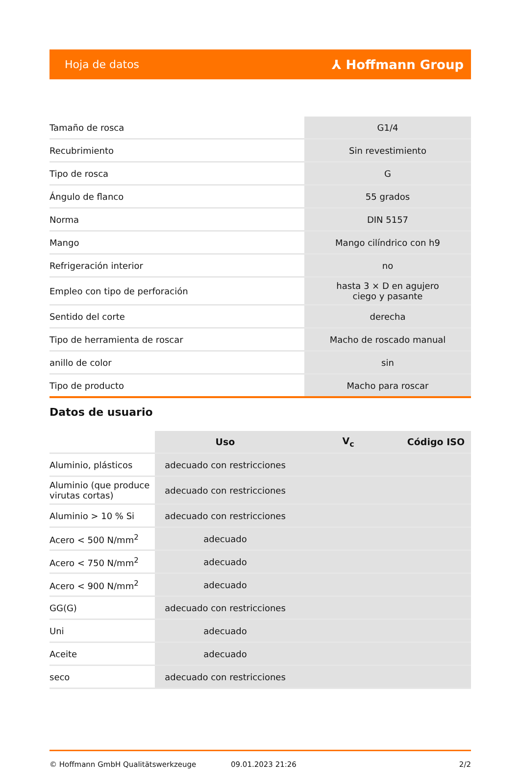Hoja de datos ⅄ Hoffmann Group
| Tamaño de rosca | G1/4 |
| Recubrimiento | Sin revestimiento |
| Tipo de rosca | G |
| Ángulo de flanco | 55 grados |
| Norma | DIN 5157 |
| Mango | Mango cilíndrico con h9 |
| Refrigeración interior | no |
| Empleo con tipo de perforación | hasta 3 × D en agujero ciego y pasante |
| Sentido del corte | derecha |
| Tipo de herramienta de roscar | Macho de roscado manual |
| anillo de color | sin |
| Tipo de producto | Macho para roscar |
Datos de usuario
| | Uso | V<sub>c</sub> | Código ISO |
| Aluminio, plásticos | adecuado con restricciones | | |
| Aluminio (que produce virutas cortas) | adecuado con restricciones | | |
| Aluminio > 10 % Si | adecuado con restricciones | | |
| Acero < 500 N/mm<sup>2</sup> | adecuado | | |
| Acero < 750 N/mm<sup>2</sup> | adecuado | | |
| Acero < 900 N/mm<sup>2</sup> | adecuado | | |
| GG(G) | adecuado con restricciones | | |
| Uni | adecuado | | |
| Aceite | adecuado | | |
| seco | adecuado con restricciones | | |
© Hoffmann GmbH Qualitätswerkzeuge 09.01.2023 21:26 2/2